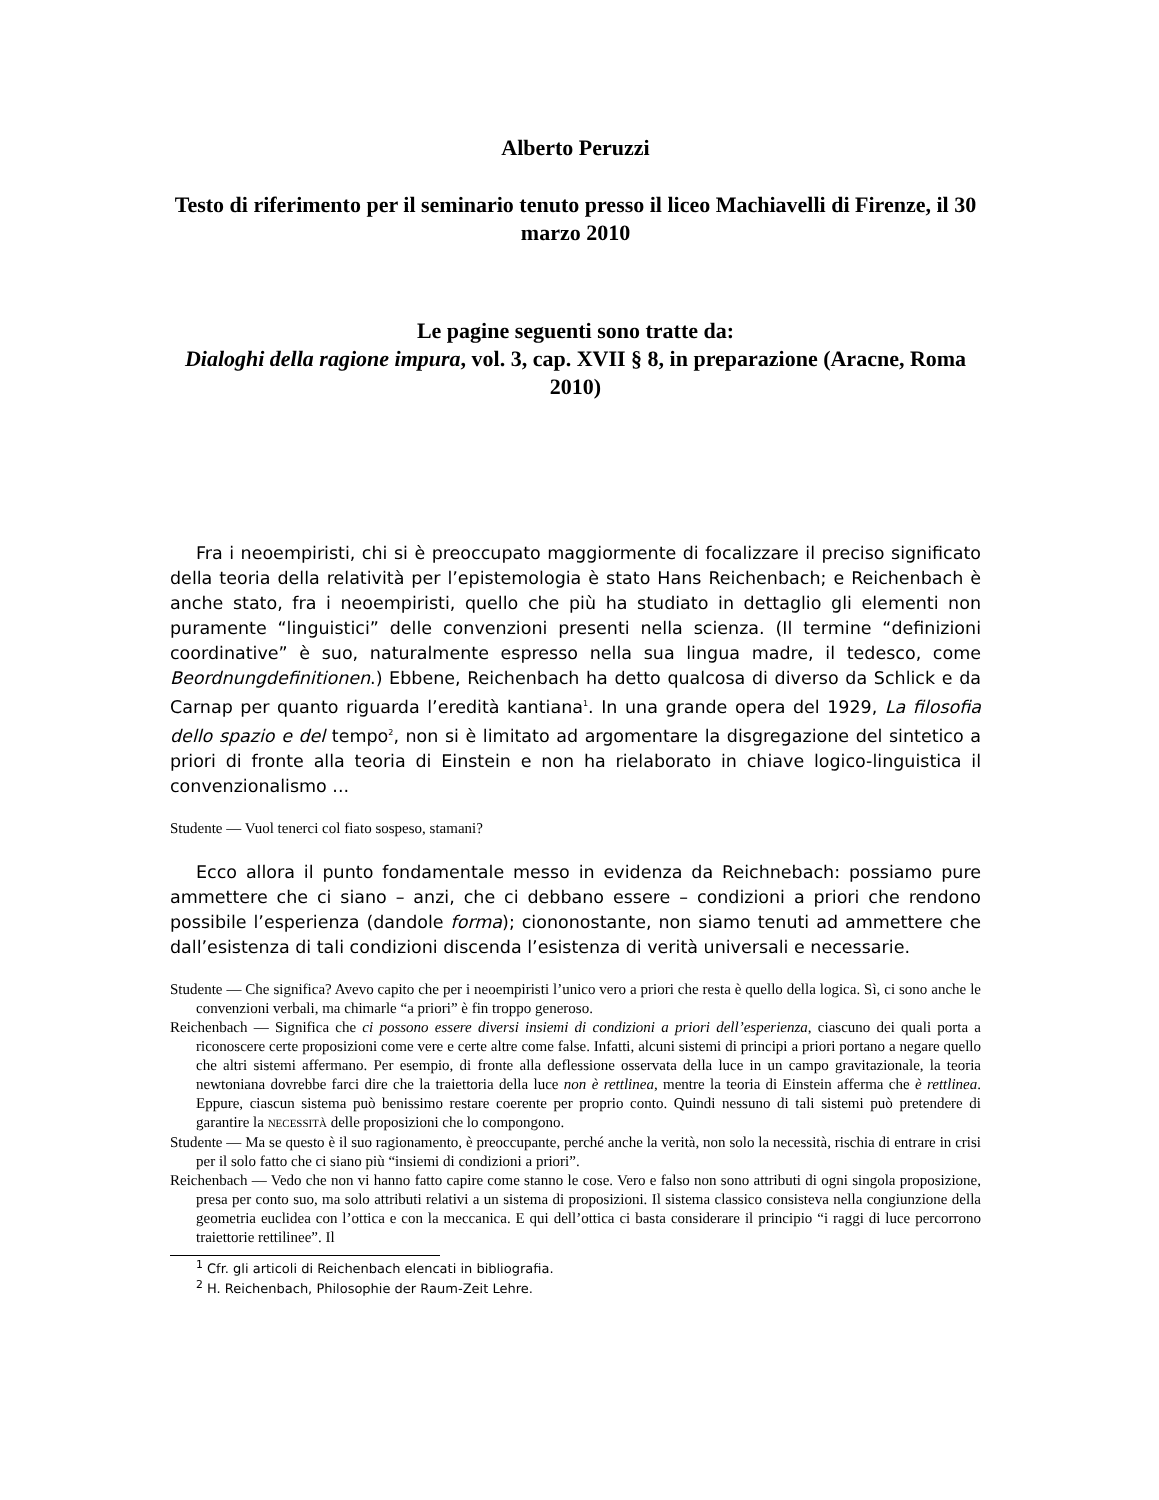Alberto Peruzzi
Testo di riferimento per il seminario tenuto presso il liceo Machiavelli di Firenze, il 30 marzo 2010
Le pagine seguenti sono tratte da:
Dialoghi della ragione impura, vol. 3, cap. XVII § 8, in preparazione (Aracne, Roma 2010)
Fra i neoempiristi, chi si è preoccupato maggiormente di focalizzare il preciso significato della teoria della relatività per l’epistemologia è stato Hans Reichenbach; e Reichenbach è anche stato, fra i neoempiristi, quello che più ha studiato in dettaglio gli elementi non puramente “linguistici” delle convenzioni presenti nella scienza. (Il termine “definizioni coordinative” è suo, naturalmente espresso nella sua lingua madre, il tedesco, come Beordnungdefinitionen.) Ebbene, Reichenbach ha detto qualcosa di diverso da Schlick e da Carnap per quanto riguarda l’eredità kantiana<sup>1</sup>. In una grande opera del 1929, La filosofia dello spazio e del tempo<sup>2</sup>, non si è limitato ad argomentare la disgregazione del sintetico a priori di fronte alla teoria di Einstein e non ha rielaborato in chiave logico-linguistica il convenzionalismo ...
Studente — Vuol tenerci col fiato sospeso, stamani?
Ecco allora il punto fondamentale messo in evidenza da Reichnebach: possiamo pure ammettere che ci siano – anzi, che ci debbano essere – condizioni a priori che rendono possibile l’esperienza (dandole forma); ciononostante, non siamo tenuti ad ammettere che dall’esistenza di tali condizioni discenda l’esistenza di verità universali e necessarie.
Studente — Che significa? Avevo capito che per i neoempiristi l’unico vero a priori che resta è quello della logica. Sì, ci sono anche le convenzioni verbali, ma chimarle “a priori” è fin troppo generoso.
Reichenbach — Significa che ci possono essere diversi insiemi di condizioni a priori dell’esperienza, ciascuno dei quali porta a riconoscere certe proposizioni come vere e certe altre come false. Infatti, alcuni sistemi di principi a priori portano a negare quello che altri sistemi affermano. Per esempio, di fronte alla deflessione osservata della luce in un campo gravitazionale, la teoria newtoniana dovrebbe farci dire che la traiettoria della luce non è rettlinea, mentre la teoria di Einstein afferma che è rettlinea. Eppure, ciascun sistema può benissimo restare coerente per proprio conto. Quindi nessuno di tali sistemi può pretendere di garantire la NECESSITÀ delle proposizioni che lo compongono.
Studente — Ma se questo è il suo ragionamento, è preoccupante, perché anche la verità, non solo la necessità, rischia di entrare in crisi per il solo fatto che ci siano più “insiemi di condizioni a priori”.
Reichenbach — Vedo che non vi hanno fatto capire come stanno le cose. Vero e falso non sono attributi di ogni singola proposizione, presa per conto suo, ma solo attributi relativi a un sistema di proposizioni. Il sistema classico consisteva nella congiunzione della geometria euclidea con l’ottica e con la meccanica. E qui dell’ottica ci basta considerare il principio “i raggi di luce percorrono traiettorie rettilinee”. Il
<sup>1</sup> Cfr. gli articoli di Reichenbach elencati in bibliografia.
<sup>2</sup> H. Reichenbach, Philosophie der Raum-Zeit Lehre.